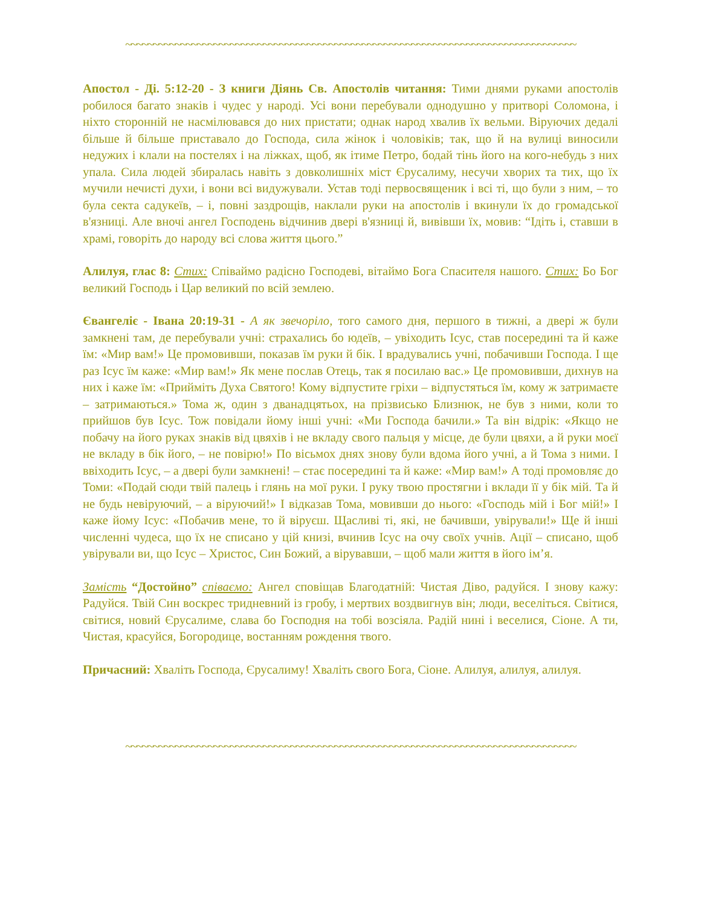~~~~~~~~~~~~~~~~~~~~~~~~~~~~~~~~~~~~~~~~~~~~~~~~~~~~~~~~~~~~~~~~~~~~~~~~~~~~~~~~~~
Апостол - Ді. 5:12-20 - З книги Діянь Св. Апостолів читання: Тими днями руками апостолів робилося багато знаків і чудес у народі. Усі вони перебували однодушно у притворі Соломона, і ніхто сторонній не насмілювався до них пристати; однак народ хвалив їх вельми. Віруючих дедалі більше й більше приставало до Господа, сила жінок і чоловіків; так, що й на вулиці виносили недужих і клали на постелях і на ліжках, щоб, як ітиме Петро, бодай тінь його на кого-небудь з них упала. Сила людей збиралась навіть з довколишніх міст Єрусалиму, несучи хворих та тих, що їх мучили нечисті духи, і вони всі видужували. Устав тоді первосвященик і всі ті, що були з ним, – то була секта садукеїв, – і, повні заздрощів, наклали руки на апостолів і вкинули їх до громадської в'язниці. Але вночі ангел Господень відчинив двері в'язниці й, вивівши їх, мовив: “Ідіть і, ставши в храмі, говоріть до народу всі слова життя цього.”
Алилуя, глас 8: Стих: Співаймо радісно Господеві, вітаймо Бога Спасителя нашого. Стих: Бо Бог великий Господь і Цар великий по всій землею.
Євангеліє - Івана 20:19-31 - А як звечоріло, того самого дня, першого в тижні, а двері ж були замкнені там, де перебували учні: страхались бо юдеїв, – увіходить Ісус, став посередині та й каже їм: «Мир вам!» Це промовивши, показав їм руки й бік. І врадувались учні, побачивши Господа. І ще раз Ісус їм каже: «Мир вам!» Як мене послав Отець, так я посилаю вас.» Це промовивши, дихнув на них і каже їм: «Прийміть Духа Святого! Кому відпустите гріхи – відпустяться їм, кому ж затримаєте – затримаються.» Тома ж, один з дванадцятьох, на прізвисько Близнюк, не був з ними, коли то прийшов був Ісус. Тож повідали йому інші учні: «Ми Господа бачили.» Та він відрік: «Якщо не побачу на його руках знаків від цвяхів і не вкладу свого пальця у місце, де були цвяхи, а й руки моєї не вкладу в бік його, – не повірю!» По вісьмох днях знову були вдома його учні, а й Тома з ними. І ввіходить Ісус, – а двері були замкнені! – стає посередині та й каже: «Мир вам!» А тоді промовляє до Томи: «Подай сюди твій палець і глянь на мої руки. І руку твою простягни і вклади її у бік мій. Та й не будь невіруючий, – а віруючий!» І відказав Тома, мовивши до нього: «Господь мій і Бог мій!» І каже йому Ісус: «Побачив мене, то й віруєш. Щасливі ті, які, не бачивши, увірували!» Ще й інші численні чудеса, що їх не списано у цій книзі, вчинив Ісус на очу своїх учнів. Ації – списано, щоб увірували ви, що Ісус – Христос, Син Божий, а вірувавши, – щоб мали життя в його ім’я.
Замість “Достойно” співаємо: Ангел сповіщав Благодатній: Чистая Діво, радуйся. І знову кажу: Радуйся. Твій Син воскрес тридневний із гробу, і мертвих воздвигнув він; люди, веселіться. Світися, світися, новий Єрусалиме, слава бо Господня на тобі возсіяла. Радій нині і веселися, Сіоне. А ти, Чистая, красуйся, Богородице, востанням рождення твого.
Причасний: Хваліть Господа, Єрусалиму! Хваліть свого Бога, Сіоне. Алилуя, алилуя, алилуя.
~~~~~~~~~~~~~~~~~~~~~~~~~~~~~~~~~~~~~~~~~~~~~~~~~~~~~~~~~~~~~~~~~~~~~~~~~~~~~~~~~~